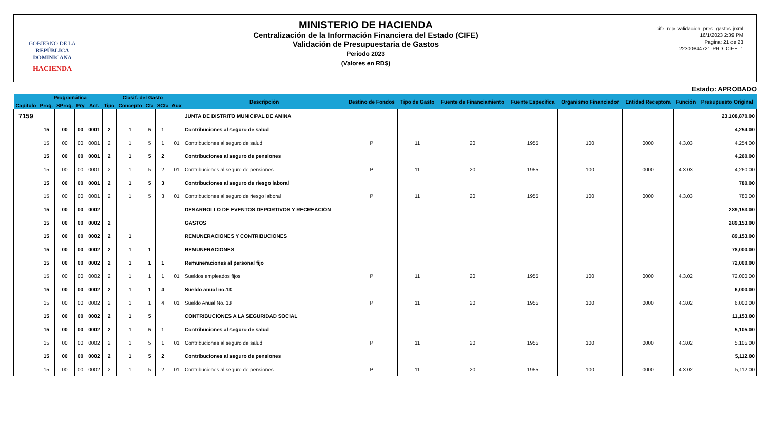GOBIERNO DE LA
REPÚBLICA
DOMINICANA
HACIENDA
MINISTERIO DE HACIENDA
Centralización de la Información Financiera del Estado (CIFE)
Validación de Presupuestaria de Gastos
Periodo 2023
(Valores en RD$)
cife_rep_validacion_pres_gastos.jrxml
16/1/2023 2:39 PM
Pagina: 21 de 23
22300844721-PRD_CIFE_1
Estado: APROBADO
| | Programática | | | | Clasif. del Gasto | | | | | Descripción | Destino de Fondos | Tipo de Gasto | Fuente de Financiamiento | Fuente Especifica | Organismo Financiador | Entidad Receptora | Función | Presupuesto Original |
| --- | --- | --- | --- | --- | --- | --- | --- | --- | --- | --- | --- | --- | --- | --- | --- | --- | --- | --- |
| Capitulo | Prog. | SProg. | Pry | Act. | Tipo | Concepto | Cta | SCta | Aux | | | | | | | | | |
| 7159 | | | | | | | | | | JUNTA DE DISTRITO MUNICIPAL DE AMINA | | | | | | | | 23,108,870.00 |
| | 15 | 00 | 00 | 0001 | 2 | 1 | 5 | 1 | | Contribuciones al seguro de salud | | | | | | | | 4,254.00 |
| | 15 | 00 | 00 | 0001 | 2 | 1 | 5 | 1 | 01 | Contribuciones al seguro de salud | P | 11 | 20 | 1955 | 100 | 0000 | 4.3.03 | 4,254.00 |
| | 15 | 00 | 00 | 0001 | 2 | 1 | 5 | 2 | | Contribuciones al seguro de pensiones | | | | | | | | 4,260.00 |
| | 15 | 00 | 00 | 0001 | 2 | 1 | 5 | 2 | 01 | Contribuciones al seguro de pensiones | P | 11 | 20 | 1955 | 100 | 0000 | 4.3.03 | 4,260.00 |
| | 15 | 00 | 00 | 0001 | 2 | 1 | 5 | 3 | | Contribuciones al seguro de riesgo laboral | | | | | | | | 780.00 |
| | 15 | 00 | 00 | 0001 | 2 | 1 | 5 | 3 | 01 | Contribuciones al seguro de riesgo laboral | P | 11 | 20 | 1955 | 100 | 0000 | 4.3.03 | 780.00 |
| | 15 | 00 | 00 | 0002 | | | | | | DESARROLLO DE EVENTOS DEPORTIVOS Y RECREACIÓN | | | | | | | | 289,153.00 |
| | 15 | 00 | 00 | 0002 | 2 | | | | | GASTOS | | | | | | | | 289,153.00 |
| | 15 | 00 | 00 | 0002 | 2 | 1 | | | | REMUNERACIONES Y CONTRIBUCIONES | | | | | | | | 89,153.00 |
| | 15 | 00 | 00 | 0002 | 2 | 1 | 1 | | | REMUNERACIONES | | | | | | | | 78,000.00 |
| | 15 | 00 | 00 | 0002 | 2 | 1 | 1 | 1 | | Remuneraciones al personal fijo | | | | | | | | 72,000.00 |
| | 15 | 00 | 00 | 0002 | 2 | 1 | 1 | 1 | 01 | Sueldos empleados fijos | P | 11 | 20 | 1955 | 100 | 0000 | 4.3.02 | 72,000.00 |
| | 15 | 00 | 00 | 0002 | 2 | 1 | 1 | 4 | | Sueldo anual no.13 | | | | | | | | 6,000.00 |
| | 15 | 00 | 00 | 0002 | 2 | 1 | 1 | 4 | 01 | Sueldo Anual No. 13 | P | 11 | 20 | 1955 | 100 | 0000 | 4.3.02 | 6,000.00 |
| | 15 | 00 | 00 | 0002 | 2 | 1 | 5 | | | CONTRIBUCIONES A LA SEGURIDAD SOCIAL | | | | | | | | 11,153.00 |
| | 15 | 00 | 00 | 0002 | 2 | 1 | 5 | 1 | | Contribuciones al seguro de salud | | | | | | | | 5,105.00 |
| | 15 | 00 | 00 | 0002 | 2 | 1 | 5 | 1 | 01 | Contribuciones al seguro de salud | P | 11 | 20 | 1955 | 100 | 0000 | 4.3.02 | 5,105.00 |
| | 15 | 00 | 00 | 0002 | 2 | 1 | 5 | 2 | | Contribuciones al seguro de pensiones | | | | | | | | 5,112.00 |
| | 15 | 00 | 00 | 0002 | 2 | 1 | 5 | 2 | 01 | Contribuciones al seguro de pensiones | P | 11 | 20 | 1955 | 100 | 0000 | 4.3.02 | 5,112.00 |